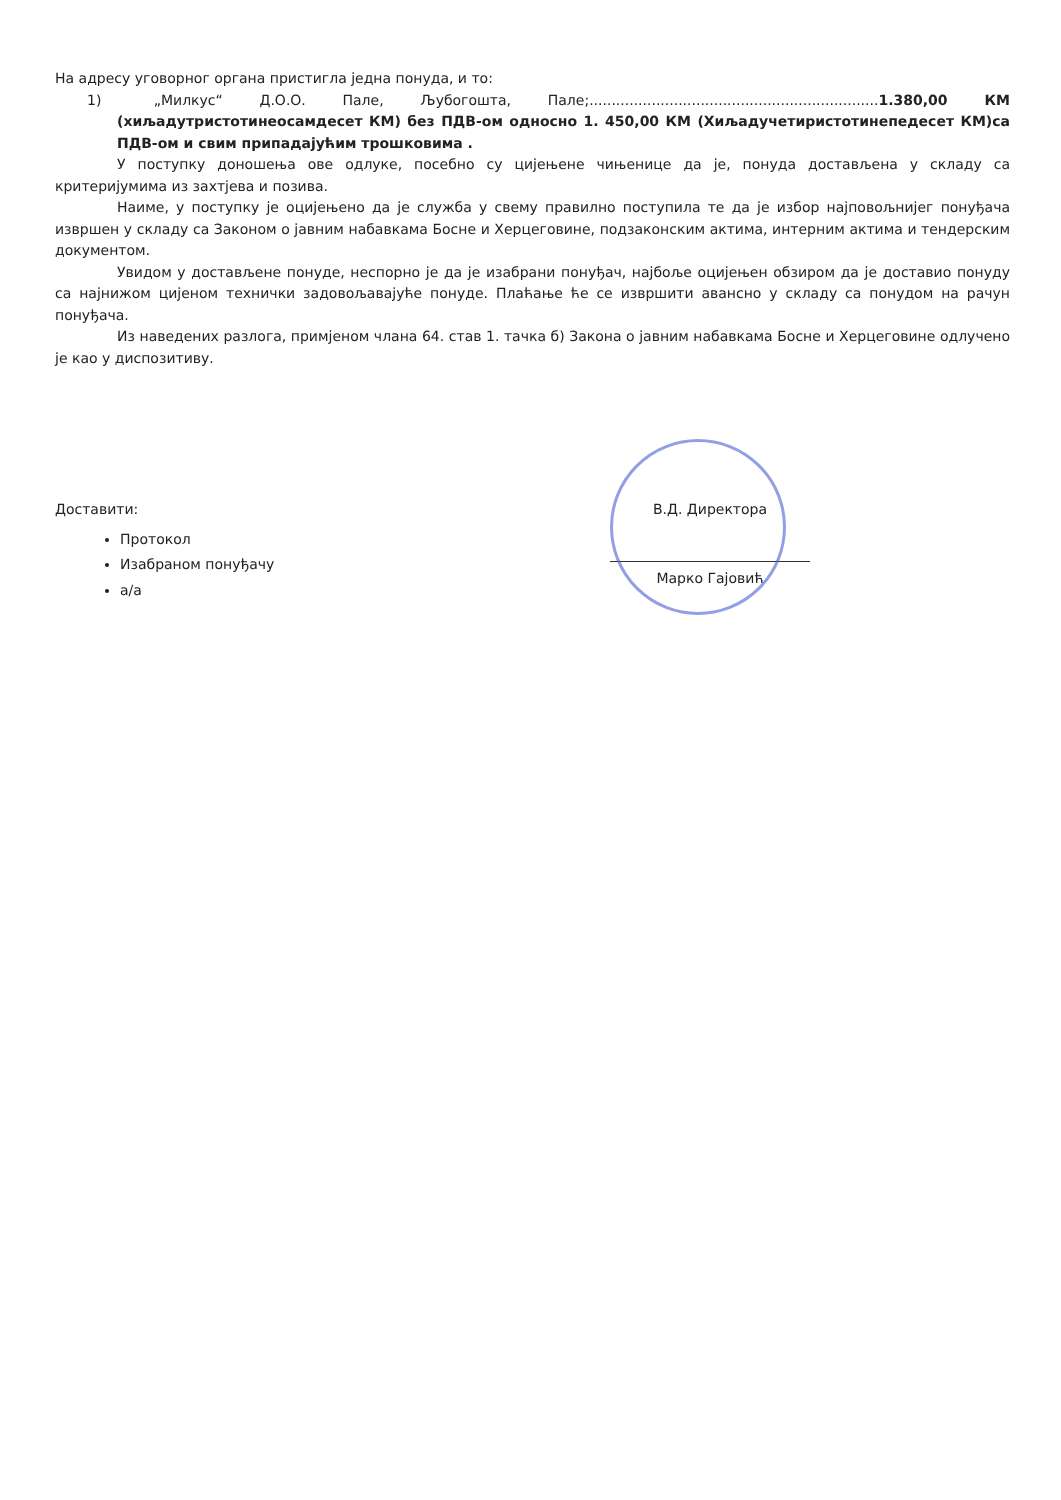На адресу уговорног органа пристигла једна понуда, и то:
1) „Милкус“ Д.О.О. Пале, Љубогошта, Пале;.................................................................1.380,00 КМ (хиљадутристотинеосамдесет КМ) без ПДВ-ом односно 1. 450,00 КМ (Хиљадучетиристотинепедесет КМ)са ПДВ-ом и свим припадајућим трошковима .
У поступку доношења ове одлуке, посебно су цијењене чињенице да је, понуда достављена у складу са критеријумима из захтјева и позива.
Наиме, у поступку је оцијењено да је служба у свему правилно поступила те да је избор најповољнијег понуђача извршен у складу са Законом о јавним набавкама Босне и Херцеговине, подзаконским актима, интерним актима и тендерским документом.
Увидом у достављене понуде, неспорно је да је изабрани понуђач, најбоље оцијењен обзиром да је доставио понуду са најнижом цијеном технички задовољавајуће понуде. Плаћање ће се извршити авансно у складу са понудом на рачун понуђача.
Из наведених разлога, примјеном члана 64. став 1. тачка б) Закона о јавним набавкама Босне и Херцеговине одлучено је као у диспозитиву.
Доставити:
Протокол
Изабраном понуђачу
а/а
В.Д. Директора
Марко Гајовић